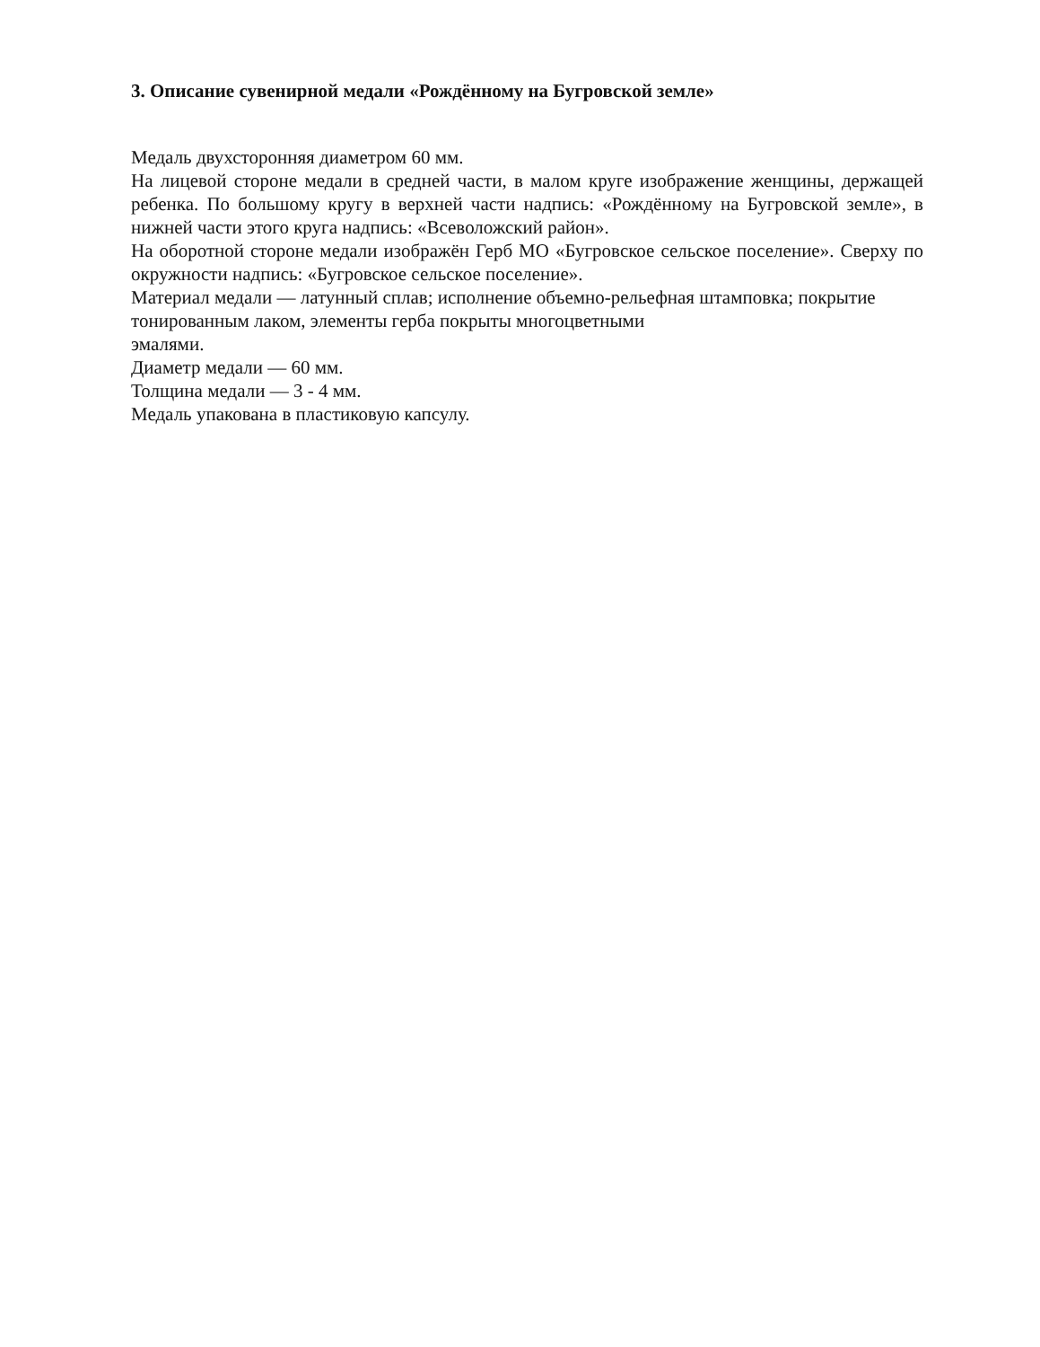3. Описание сувенирной медали «Рождённому на Бугровской земле»
Медаль двухсторонняя диаметром 60 мм.
На лицевой стороне медали в средней части, в малом круге изображение женщины, держащей ребенка. По большому кругу в верхней части надпись: «Рождённому на Бугровской земле», в нижней части этого круга надпись: «Всеволожский район».
На оборотной стороне медали изображён Герб МО «Бугровское сельское поселение». Сверху по окружности надпись: «Бугровское сельское поселение».
Материал медали — латунный сплав; исполнение объемно-рельефная штамповка; покрытие тонированным лаком, элементы герба покрыты многоцветными
эмалями.
Диаметр медали — 60 мм.
Толщина медали — 3 - 4 мм.
Медаль упакована в пластиковую капсулу.